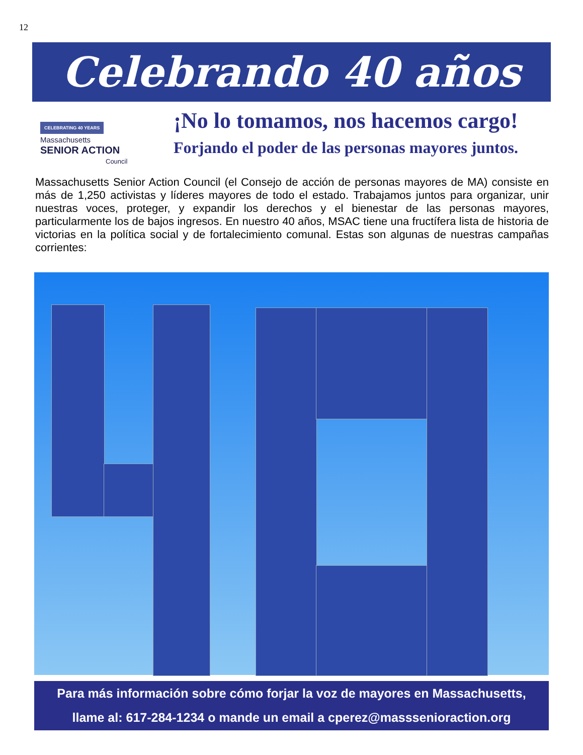12
Celebrando 40 años
CELEBRATING 40 YEARS
Massachusetts
SENIOR ACTION
Council
¡No lo tomamos, nos hacemos cargo!
Forjando el poder de las personas mayores juntos.
Massachusetts Senior Action Council (el Consejo de acción de personas mayores de MA) consiste en más de 1,250 activistas y líderes mayores de todo el estado. Trabajamos juntos para organizar, unir nuestras voces, proteger, y expandir los derechos y el bienestar de las personas mayores, particularmente los de bajos ingresos. En nuestro 40 años, MSAC tiene una fructífera lista de historia de victorias en la política social y de fortalecimiento comunal. Estas son algunas de nuestras campañas corrientes:
Para más información sobre cómo forjar la voz de mayores en Massachusetts,
llame al: 617-284-1234 o mande un email a cperez@masssenioraction.org